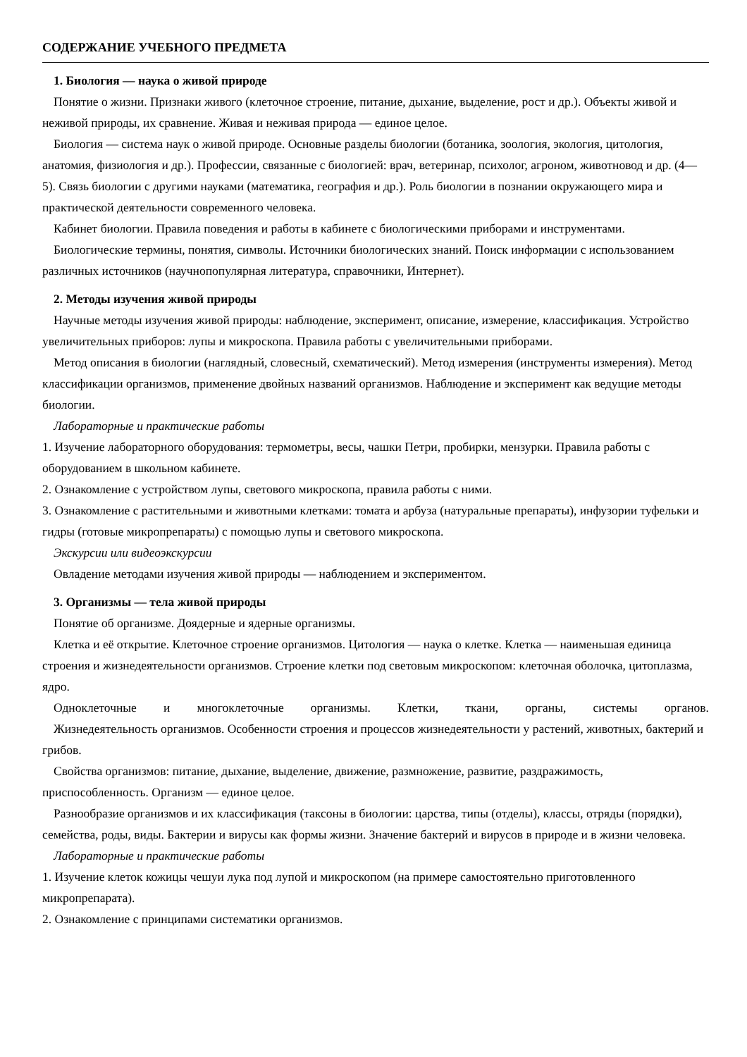СОДЕРЖАНИЕ УЧЕБНОГО ПРЕДМЕТА
1. Биология — наука о живой природе
Понятие о жизни. Признаки живого (клеточное строение, питание, дыхание, выделение, рост и др.). Объекты живой и неживой природы, их сравнение. Живая и неживая природа — единое целое.
Биология — система наук о живой природе. Основные разделы биологии (ботаника, зоология, экология, цитология, анатомия, физиология и др.). Профессии, связанные с биологией: врач, ветеринар, психолог, агроном, животновод и др. (4—5). Связь биологии с другими науками (математика, география и др.). Роль биологии в познании окружающего мира и практической деятельности современного человека.
Кабинет биологии. Правила поведения и работы в кабинете с биологическими приборами и инструментами.
Биологические термины, понятия, символы. Источники биологических знаний. Поиск информации с использованием различных источников (научнопопулярная литература, справочники, Интернет).
2. Методы изучения живой природы
Научные методы изучения живой природы: наблюдение, эксперимент, описание, измерение, классификация. Устройство увеличительных приборов: лупы и микроскопа. Правила работы с увеличительными приборами.
Метод описания в биологии (наглядный, словесный, схематический). Метод измерения (инструменты измерения). Метод классификации организмов, применение двойных названий организмов. Наблюдение и эксперимент как ведущие методы биологии.
Лабораторные и практические работы
1. Изучение лабораторного оборудования: термометры, весы, чашки Петри, пробирки, мензурки. Правила работы с оборудованием в школьном кабинете.
2. Ознакомление с устройством лупы, светового микроскопа, правила работы с ними.
3. Ознакомление с растительными и животными клетками: томата и арбуза (натуральные препараты), инфузории туфельки и гидры (готовые микропрепараты) с помощью лупы и светового микроскопа.
Экскурсии или видеоэкскурсии
Овладение методами изучения живой природы — наблюдением и экспериментом.
3. Организмы — тела живой природы
Понятие об организме. Доядерные и ядерные организмы.
Клетка и её открытие. Клеточное строение организмов. Цитология — наука о клетке. Клетка — наименьшая единица строения и жизнедеятельности организмов. Строение клетки под световым микроскопом: клеточная оболочка, цитоплазма, ядро.
Одноклеточные и многоклеточные организмы. Клетки, ткани, органы, системы органов.
Жизнедеятельность организмов. Особенности строения и процессов жизнедеятельности у растений, животных, бактерий и грибов.
Свойства организмов: питание, дыхание, выделение, движение, размножение, развитие, раздражимость, приспособленность. Организм — единое целое.
Разнообразие организмов и их классификация (таксоны в биологии: царства, типы (отделы), классы, отряды (порядки), семейства, роды, виды. Бактерии и вирусы как формы жизни. Значение бактерий и вирусов в природе и в жизни человека.
Лабораторные и практические работы
1. Изучение клеток кожицы чешуи лука под лупой и микроскопом (на примере самостоятельно приготовленного микропрепарата).
2. Ознакомление с принципами систематики организмов.